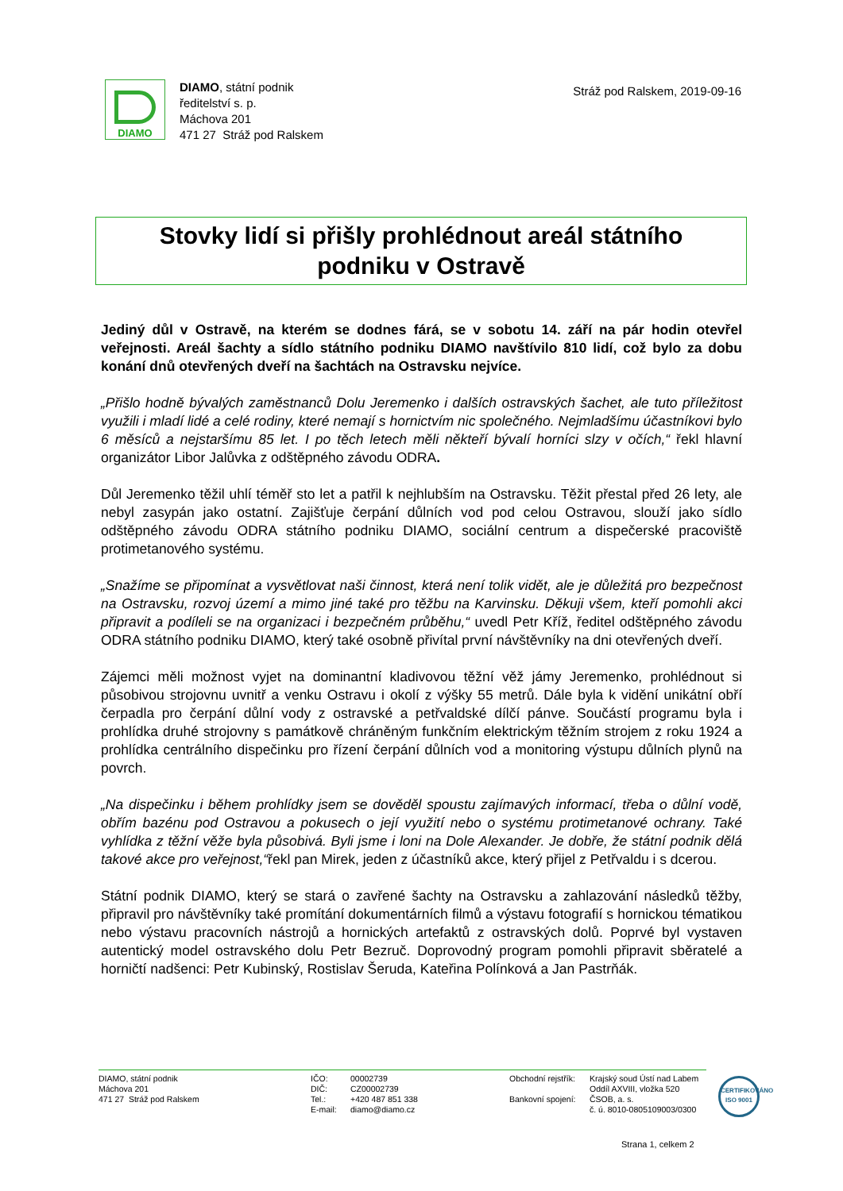DIAMO
DIAMO, státní podnik
ředitelství s. p.
Máchova 201
471 27 Stráž pod Ralskem
Stráž pod Ralskem, 2019-09-16
Stovky lidí si přišly prohlédnout areál státního
podniku v Ostravě
Jediný důl v Ostravě, na kterém se dodnes fárá, se v sobotu 14. září na pár hodin otevřel veřejnosti. Areál šachty a sídlo státního podniku DIAMO navštívilo 810 lidí, což bylo za dobu konání dnů otevřených dveří na šachtách na Ostravsku nejvíce.
„Přišlo hodně bývalých zaměstnanců Dolu Jeremenko i dalších ostravských šachet, ale tuto příležitost využili i mladí lidé a celé rodiny, které nemají s hornictvím nic společného. Nejmladšímu účastníkovi bylo 6 měsíců a nejstaršímu 85 let. I po těch letech měli někteří bývalí horníci slzy v očích,“ řekl hlavní organizátor Libor Jalůvka z odštěpného závodu ODRA.
Důl Jeremenko těžil uhlí téměř sto let a patřil k nejhlubším na Ostravsku. Těžit přestal před 26 lety, ale nebyl zasypán jako ostatní. Zajišťuje čerpání důlních vod pod celou Ostravou, slouží jako sídlo odštěpného závodu ODRA státního podniku DIAMO, sociální centrum a dispečerské pracoviště protimetanového systému.
„Snažíme se připomínat a vysvětlovat naši činnost, která není tolik vidět, ale je důležitá pro bezpečnost na Ostravsku, rozvoj území a mimo jiné také pro těžbu na Karvinsku. Děkuji všem, kteří pomohli akci připravit a podíleli se na organizaci i bezpečném průběhu,“ uvedl Petr Kříž, ředitel odštěpného závodu ODRA státního podniku DIAMO, který také osobně přivítal první návštěvníky na dni otevřených dveří.
Zájemci měli možnost vyjet na dominantní kladivovou těžní věž jámy Jeremenko, prohlédnout si působivou strojovnu uvnitř a venku Ostravu i okolí z výšky 55 metrů. Dále byla k vidění unikátní obří čerpadla pro čerpání důlní vody z ostravské a petřvaldské dílčí pánve. Součástí programu byla i prohlídka druhé strojovny s památkově chráněným funkčním elektrickým těžním strojem z roku 1924 a prohlídka centrálního dispečinku pro řízení čerpání důlních vod a monitoring výstupu důlních plynů na povrch.
„Na dispečinku i během prohlídky jsem se dověděl spoustu zajímavých informací, třeba o důlní vodě, obřím bazénu pod Ostravou a pokusech o její využití nebo o systému protimetanové ochrany. Také vyhlídka z těžní věže byla působivá. Byli jsme i loni na Dole Alexander. Je dobře, že státní podnik dělá takové akce pro veřejnost,“řekl pan Mirek, jeden z účastníků akce, který přijel z Petřvaldu i s dcerou.
Státní podnik DIAMO, který se stará o zavřené šachty na Ostravsku a zahlazování následků těžby, připravil pro návštěvníky také promítání dokumentárních filmů a výstavu fotografií s hornickou tématikou nebo výstavu pracovních nástrojů a hornických artefaktů z ostravských dolů. Poprvé byl vystaven autentický model ostravského dolu Petr Bezruč. Doprovodný program pomohli připravit sběratelé a horničtí nadšenci: Petr Kubinský, Rostislav Šeruda, Kateřina Polínková a Jan Pastrňák.
DIAMO, státní podnik
Máchova 201
471 27 Stráž pod Ralskem
IČO:
DIČ:
Tel.:
E-mail:
00002739
CZ00002739
+420 487 851 338
diamo@diamo.cz
Obchodní rejstřík:
Bankovní spojení:
Krajský soud Ústí nad Labem
Oddíl AXVIII, vložka 520
ČSOB, a. s.
č. ú. 8010-0805109003/0300
CERTIFIKOVÁNO
ISO 9001
Strana 1, celkem 2